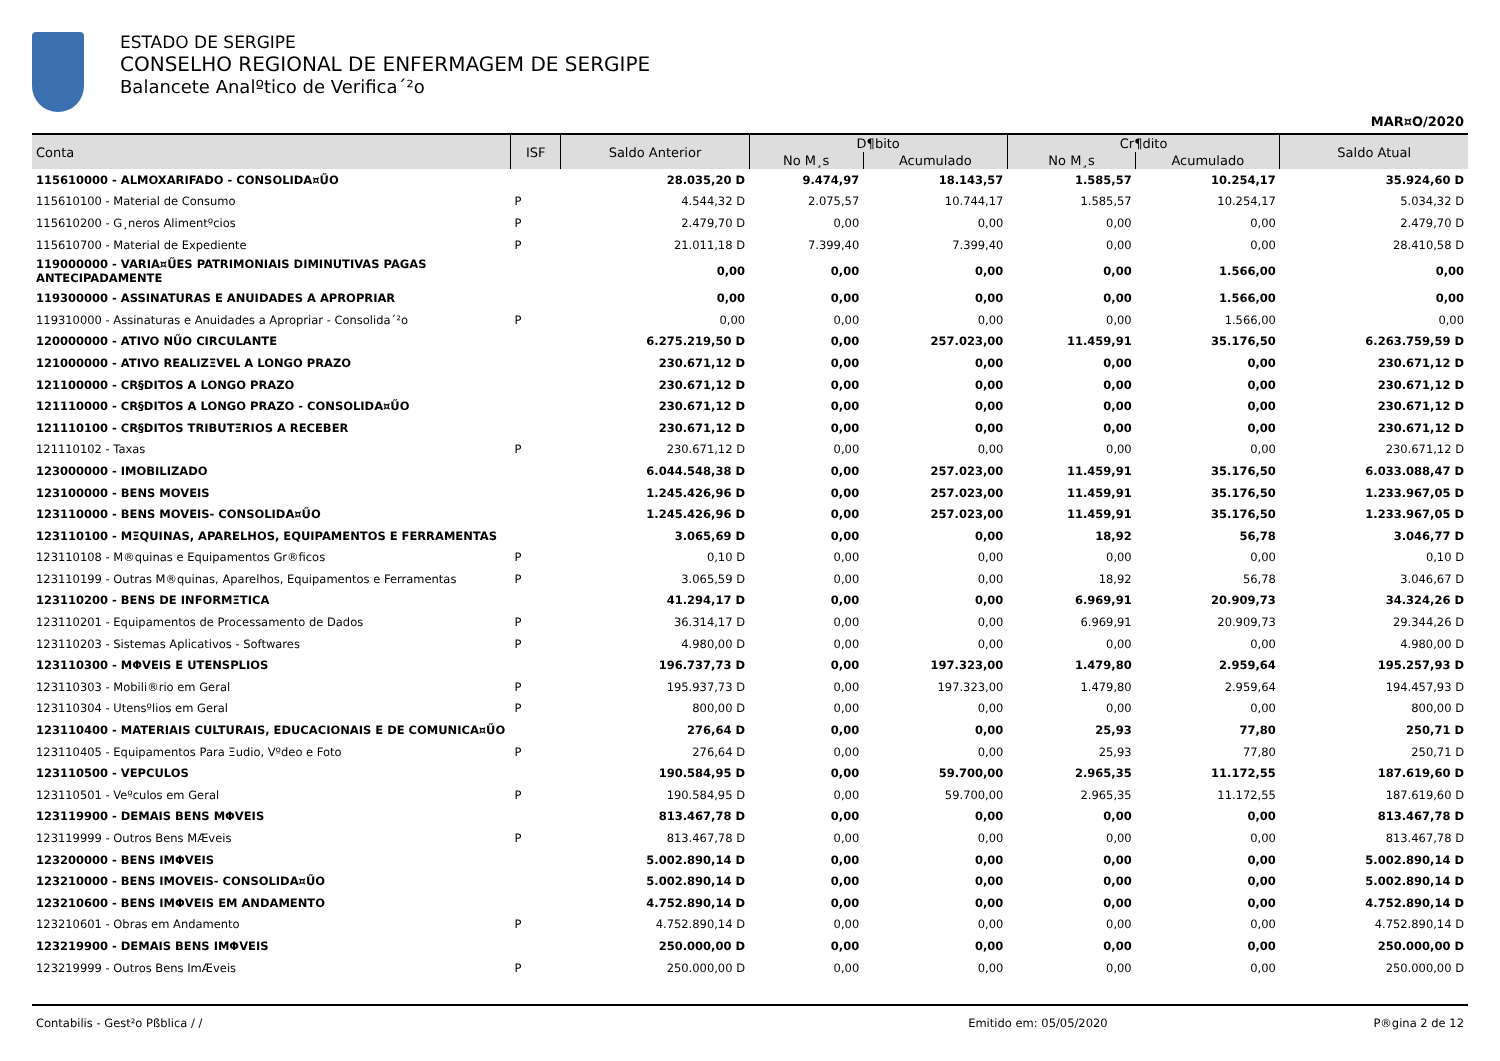ESTADO DE SERGIPE
CONSELHO REGIONAL DE ENFERMAGEM DE SERGIPE
Balancete Analºtico de Verifica´²o
MAR¤O/2020
| Conta | ISF | Saldo Anterior | D¶bito | | Cr¶dito | | Saldo Atual |
| --- | --- | --- | --- | --- | --- | --- | --- |
| | | | No M¸s | Acumulado | No M¸s | Acumulado | |
| 115610000 - ALMOXARIFADO - CONSOLIDA¤ŰO | | 28.035,20 D | 9.474,97 | 18.143,57 | 1.585,57 | 10.254,17 | 35.924,60 D |
| 115610100 - Material de Consumo | P | 4.544,32 D | 2.075,57 | 10.744,17 | 1.585,57 | 10.254,17 | 5.034,32 D |
| 115610200 - G¸neros Alimentºcios | P | 2.479,70 D | 0,00 | 0,00 | 0,00 | 0,00 | 2.479,70 D |
| 115610700 - Material de Expediente | P | 21.011,18 D | 7.399,40 | 7.399,40 | 0,00 | 0,00 | 28.410,58 D |
| 119000000 - VARIA¤ŰES PATRIMONIAIS DIMINUTIVAS PAGAS ANTECIPADAMENTE | | 0,00 | 0,00 | 0,00 | 0,00 | 1.566,00 | 0,00 |
| 119300000 - ASSINATURAS E ANUIDADES A APROPRIAR | | 0,00 | 0,00 | 0,00 | 0,00 | 1.566,00 | 0,00 |
| 119310000 - Assinaturas e Anuidades a Apropriar - Consolida´²o | P | 0,00 | 0,00 | 0,00 | 0,00 | 1.566,00 | 0,00 |
| 120000000 - ATIVO NŰO CIRCULANTE | | 6.275.219,50 D | 0,00 | 257.023,00 | 11.459,91 | 35.176,50 | 6.263.759,59 D |
| 121000000 - ATIVO REALIZΞVEL A LONGO PRAZO | | 230.671,12 D | 0,00 | 0,00 | 0,00 | 0,00 | 230.671,12 D |
| 121100000 - CR§DITOS A LONGO PRAZO | | 230.671,12 D | 0,00 | 0,00 | 0,00 | 0,00 | 230.671,12 D |
| 121110000 - CR§DITOS A LONGO PRAZO - CONSOLIDA¤ŰO | | 230.671,12 D | 0,00 | 0,00 | 0,00 | 0,00 | 230.671,12 D |
| 121110100 - CR§DITOS TRIBUTΞRIOS A RECEBER | | 230.671,12 D | 0,00 | 0,00 | 0,00 | 0,00 | 230.671,12 D |
| 121110102 - Taxas | P | 230.671,12 D | 0,00 | 0,00 | 0,00 | 0,00 | 230.671,12 D |
| 123000000 - IMOBILIZADO | | 6.044.548,38 D | 0,00 | 257.023,00 | 11.459,91 | 35.176,50 | 6.033.088,47 D |
| 123100000 - BENS MOVEIS | | 1.245.426,96 D | 0,00 | 257.023,00 | 11.459,91 | 35.176,50 | 1.233.967,05 D |
| 123110000 - BENS MOVEIS- CONSOLIDA¤ŰO | | 1.245.426,96 D | 0,00 | 257.023,00 | 11.459,91 | 35.176,50 | 1.233.967,05 D |
| 123110100 - MΞQUINAS, APARELHOS, EQUIPAMENTOS E FERRAMENTAS | | 3.065,69 D | 0,00 | 0,00 | 18,92 | 56,78 | 3.046,77 D |
| 123110108 - M®quinas e Equipamentos Gr®ficos | P | 0,10 D | 0,00 | 0,00 | 0,00 | 0,00 | 0,10 D |
| 123110199 - Outras M®quinas, Aparelhos, Equipamentos e Ferramentas | P | 3.065,59 D | 0,00 | 0,00 | 18,92 | 56,78 | 3.046,67 D |
| 123110200 - BENS DE INFORMΞTICA | | 41.294,17 D | 0,00 | 0,00 | 6.969,91 | 20.909,73 | 34.324,26 D |
| 123110201 - Equipamentos de Processamento de Dados | P | 36.314,17 D | 0,00 | 0,00 | 6.969,91 | 20.909,73 | 29.344,26 D |
| 123110203 - Sistemas Aplicativos - Softwares | P | 4.980,00 D | 0,00 | 0,00 | 0,00 | 0,00 | 4.980,00 D |
| 123110300 - MΦVEIS E UTENSPLIOS | | 196.737,73 D | 0,00 | 197.323,00 | 1.479,80 | 2.959,64 | 195.257,93 D |
| 123110303 - Mobili®rio em Geral | P | 195.937,73 D | 0,00 | 197.323,00 | 1.479,80 | 2.959,64 | 194.457,93 D |
| 123110304 - Utensºlios em Geral | P | 800,00 D | 0,00 | 0,00 | 0,00 | 0,00 | 800,00 D |
| 123110400 - MATERIAIS CULTURAIS, EDUCACIONAIS E DE COMUNICA¤ŰO | | 276,64 D | 0,00 | 0,00 | 25,93 | 77,80 | 250,71 D |
| 123110405 - Equipamentos Para Ξudio, Vºdeo e Foto | P | 276,64 D | 0,00 | 0,00 | 25,93 | 77,80 | 250,71 D |
| 123110500 - VEPCULOS | | 190.584,95 D | 0,00 | 59.700,00 | 2.965,35 | 11.172,55 | 187.619,60 D |
| 123110501 - Veºculos em Geral | P | 190.584,95 D | 0,00 | 59.700,00 | 2.965,35 | 11.172,55 | 187.619,60 D |
| 123119900 - DEMAIS BENS MΦVEIS | | 813.467,78 D | 0,00 | 0,00 | 0,00 | 0,00 | 813.467,78 D |
| 123119999 - Outros Bens MÆveis | P | 813.467,78 D | 0,00 | 0,00 | 0,00 | 0,00 | 813.467,78 D |
| 123200000 - BENS IMΦVEIS | | 5.002.890,14 D | 0,00 | 0,00 | 0,00 | 0,00 | 5.002.890,14 D |
| 123210000 - BENS IMOVEIS- CONSOLIDA¤ŰO | | 5.002.890,14 D | 0,00 | 0,00 | 0,00 | 0,00 | 5.002.890,14 D |
| 123210600 - BENS IMΦVEIS EM ANDAMENTO | | 4.752.890,14 D | 0,00 | 0,00 | 0,00 | 0,00 | 4.752.890,14 D |
| 123210601 - Obras em Andamento | P | 4.752.890,14 D | 0,00 | 0,00 | 0,00 | 0,00 | 4.752.890,14 D |
| 123219900 - DEMAIS BENS IMΦVEIS | | 250.000,00 D | 0,00 | 0,00 | 0,00 | 0,00 | 250.000,00 D |
| 123219999 - Outros Bens ImÆveis | P | 250.000,00 D | 0,00 | 0,00 | 0,00 | 0,00 | 250.000,00 D |
Contabilis - Gest²o Pßblica / / Emitido em: 05/05/2020 P®gina 2 de 12